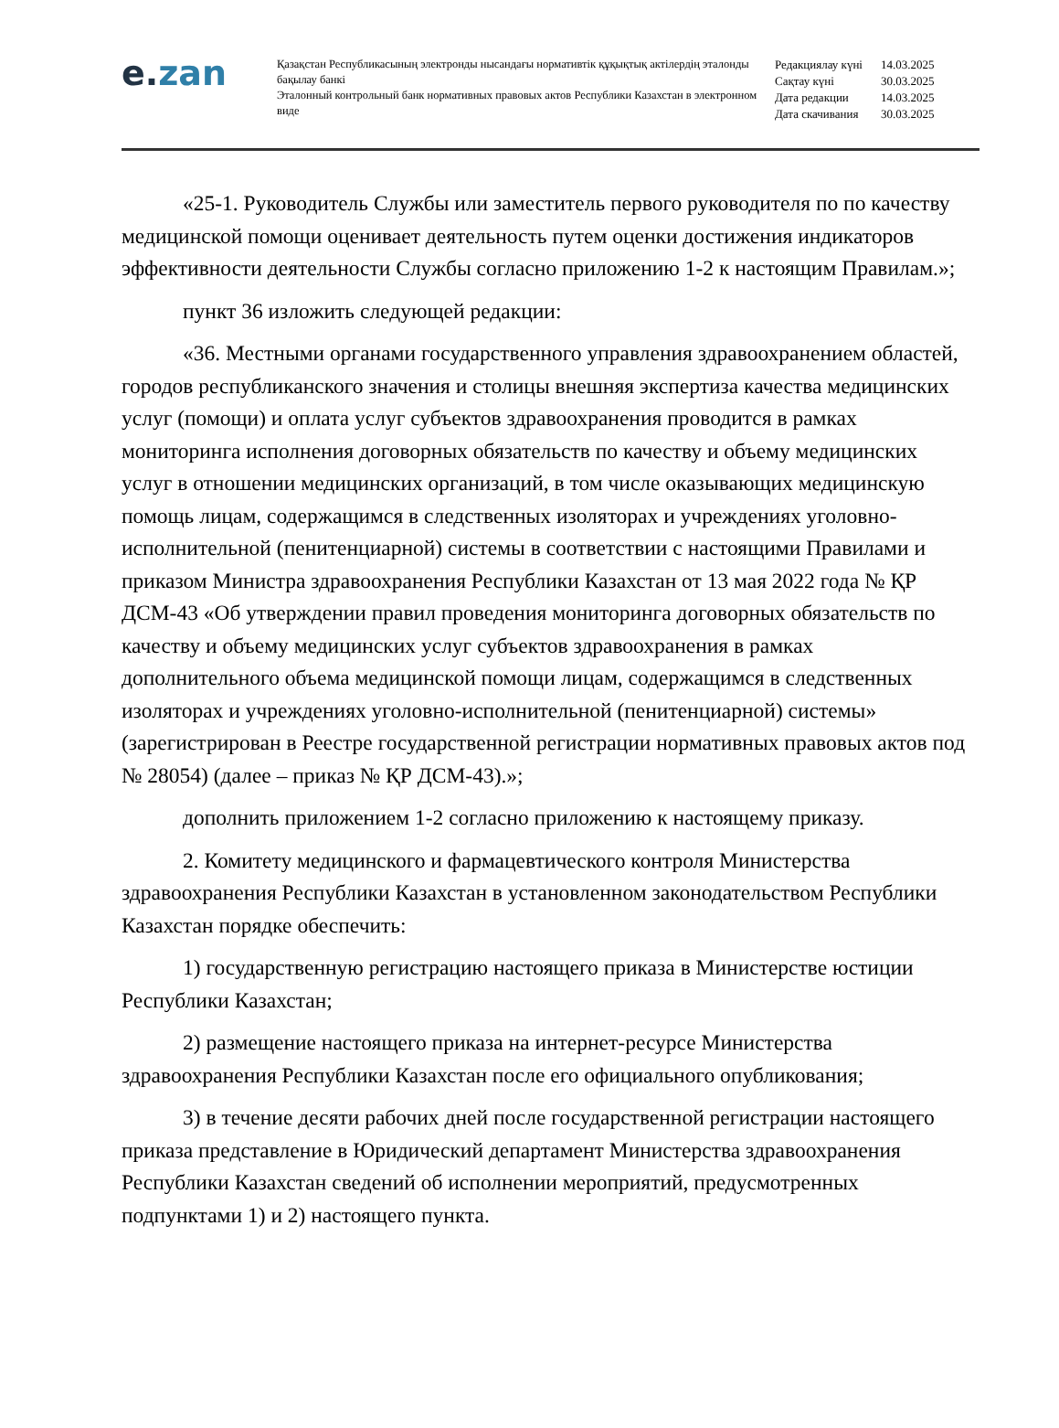e. zan
Қазақстан Республикасының электронды нысандағы нормативтік құқықтық актілердің эталонды бақылау банкі
Эталонный контрольный банк нормативных правовых актов Республики Казахстан в электронном виде
| Редакциялау күні | 14.03.2025 |
| Сақтау күні | 30.03.2025 |
| Дата редакции | 14.03.2025 |
| Дата скачивания | 30.03.2025 |
«25-1. Руководитель Службы или заместитель первого руководителя по по качеству медицинской помощи оценивает деятельность путем оценки достижения индикаторов эффективности деятельности Службы согласно приложению 1-2 к настоящим Правилам.»;
пункт 36 изложить следующей редакции:
«36. Местными органами государственного управления здравоохранением областей, городов республиканского значения и столицы внешняя экспертиза качества медицинских услуг (помощи) и оплата услуг субъектов здравоохранения проводится в рамках мониторинга исполнения договорных обязательств по качеству и объему медицинских услуг в отношении медицинских организаций, в том числе оказывающих медицинскую помощь лицам, содержащимся в следственных изоляторах и учреждениях уголовно-исполнительной (пенитенциарной) системы в соответствии с настоящими Правилами и приказом Министра здравоохранения Республики Казахстан от 13 мая 2022 года № ҚР ДСМ-43 «Об утверждении правил проведения мониторинга договорных обязательств по качеству и объему медицинских услуг субъектов здравоохранения в рамках дополнительного объема медицинской помощи лицам, содержащимся в следственных изоляторах и учреждениях уголовно-исполнительной (пенитенциарной) системы» (зарегистрирован в Реестре государственной регистрации нормативных правовых актов под № 28054) (далее – приказ № ҚР ДСМ-43).»;
дополнить приложением 1-2 согласно приложению к настоящему приказу.
2. Комитету медицинского и фармацевтического контроля Министерства здравоохранения Республики Казахстан в установленном законодательством Республики Казахстан порядке обеспечить:
1) государственную регистрацию настоящего приказа в Министерстве юстиции Республики Казахстан;
2) размещение настоящего приказа на интернет-ресурсе Министерства здравоохранения Республики Казахстан после его официального опубликования;
3) в течение десяти рабочих дней после государственной регистрации настоящего приказа представление в Юридический департамент Министерства здравоохранения Республики Казахстан сведений об исполнении мероприятий, предусмотренных подпунктами 1) и 2) настоящего пункта.